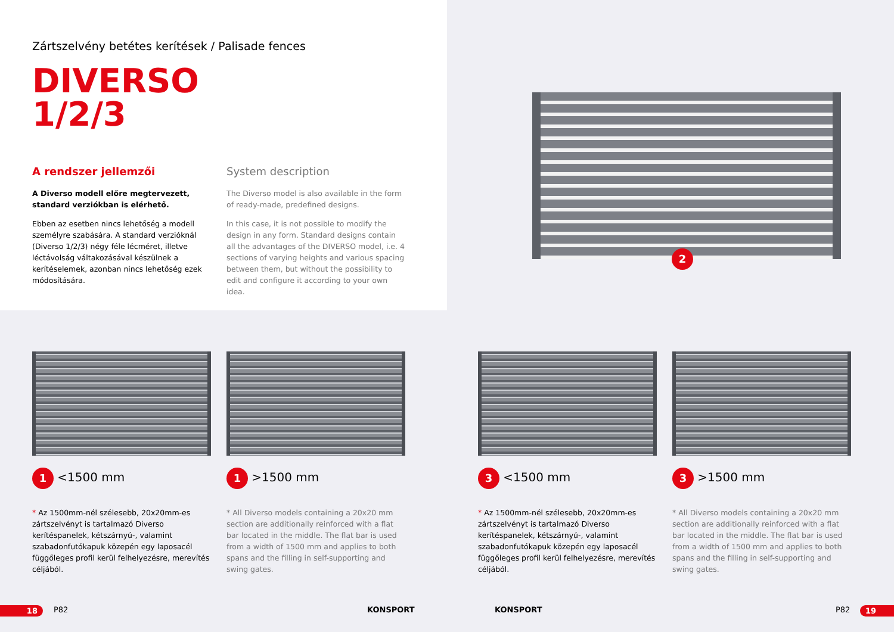Zártszelvény betétes kerítések / Palisade fences
DIVERSO
1/2/3
A rendszer jellemzői
A Diverso modell előre megtervezett, standard verziókban is elérhető.
Ebben az esetben nincs lehetőség a modell személyre szabására. A standard verzióknál (Diverso 1/2/3) négy féle lécméret, illetve léctávolság váltakozásával készülnek a kerítéselemek, azonban nincs lehetőség ezek módosítására.
System description
The Diverso model is also available in the form of ready-made, predefined designs.
In this case, it is not possible to modify the design in any form. Standard designs contain all the advantages of the DIVERSO model, i.e. 4 sections of varying heights and various spacing between them, but without the possibility to edit and configure it according to your own idea.
2
1 <1500 mm
* Az 1500mm-nél szélesebb, 20x20mm-es zártszelvényt is tartalmazó Diverso kerítéspanelek, kétszárnyú-, valamint szabadonfutókapuk közepén egy laposacél függőleges profil kerül felhelyezésre, merevítés céljából.
1 >1500 mm
* All Diverso models containing a 20x20 mm section are additionally reinforced with a flat bar located in the middle. The flat bar is used from a width of 1500 mm and applies to both spans and the filling in self-supporting and swing gates.
3 <1500 mm
* Az 1500mm-nél szélesebb, 20x20mm-es zártszelvényt is tartalmazó Diverso kerítéspanelek, kétszárnyú-, valamint szabadonfutókapuk közepén egy laposacél függőleges profil kerül felhelyezésre, merevítés céljából.
3 >1500 mm
* All Diverso models containing a 20x20 mm section are additionally reinforced with a flat bar located in the middle. The flat bar is used from a width of 1500 mm and applies to both spans and the filling in self-supporting and swing gates.
18 P82 KONSPORT KONSPORT P82 19